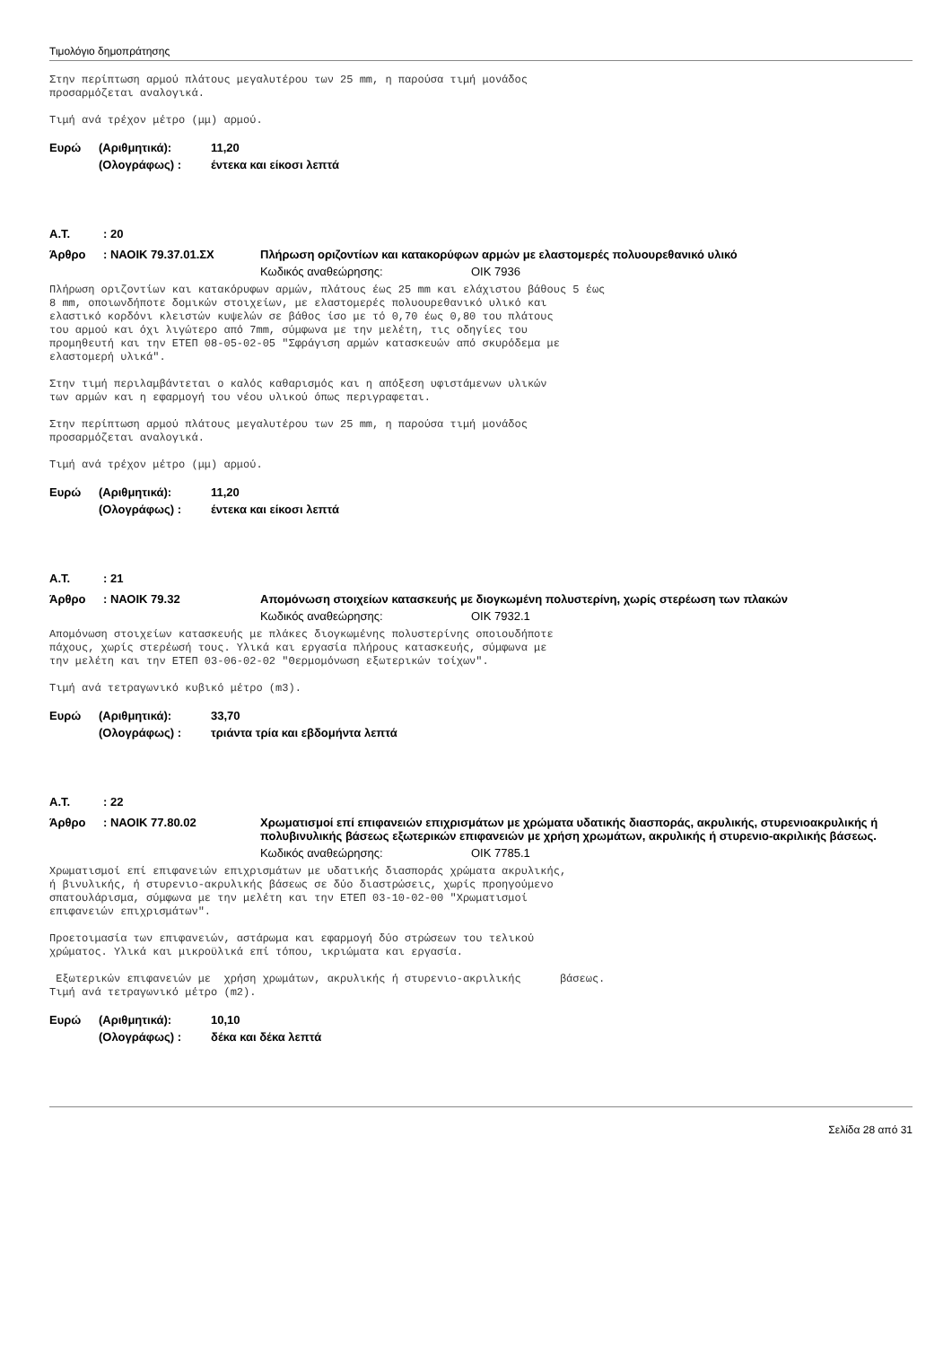Τιμολόγιο δημοπράτησης
Στην περίπτωση αρμού πλάτους μεγαλυτέρου των 25 mm, η παρούσα τιμή μονάδος προσαρμόζεται αναλογικά.
Τιμή ανά τρέχον μέτρο (μμ) αρμού.
Ευρώ (Αριθμητικά): 11,20
(Ολογράφως) : έντεκα και είκοσι λεπτά
Α.Τ.: 20
Άρθρο: ΝΑΟΙΚ 79.37.01.ΣΧ Πλήρωση οριζοντίων και κατακορύφων αρμών με ελαστομερές πολυουρεθανικό υλικό
Κωδικός αναθεώρησης: ΟΙΚ 7936
Πλήρωση οριζοντίων και κατακόρυφων αρμών, πλάτους έως 25 mm και ελάχιστου βάθους 5 έως 8 mm, οποιωνδήποτε δομικών στοιχείων, με ελαστομερές πολυουρεθανικό υλικό και ελαστικό κορδόνι κλειστών κυψελών σε βάθος ίσο με τό 0,70 έως 0,80 του πλάτους του αρμού και όχι λιγώτερο από 7mm, σύμφωνα με την μελέτη, τις οδηγίες του προμηθευτή και την ΕΤΕΠ 08-05-02-05 "Σφράγιση αρμών κατασκευών από σκυρόδεμα με ελαστομερή υλικά".
Στην τιμή περιλαμβάντεται ο καλός καθαρισμός και η απόξεση υφιστάμενων υλικών των αρμών και η εφαρμογή του νέου υλικού όπως περιγραφεται.
Στην περίπτωση αρμού πλάτους μεγαλυτέρου των 25 mm, η παρούσα τιμή μονάδος προσαρμόζεται αναλογικά.
Τιμή ανά τρέχον μέτρο (μμ) αρμού.
Ευρώ (Αριθμητικά): 11,20
(Ολογράφως) : έντεκα και είκοσι λεπτά
Α.Τ.: 21
Άρθρο: ΝΑΟΙΚ 79.32 Απομόνωση στοιχείων κατασκευής με διογκωμένη πολυστερίνη, χωρίς στερέωση των πλακών
Κωδικός αναθεώρησης: ΟΙΚ 7932.1
Απομόνωση στοιχείων κατασκευής με πλάκες διογκωμένης πολυστερίνης οποιουδήποτε πάχους, χωρίς στερέωσή τους. Υλικά και εργασία πλήρους κατασκευής, σύμφωνα με την μελέτη και την ΕΤΕΠ 03-06-02-02 "Θερμομόνωση εξωτερικών τοίχων".
Τιμή ανά τετραγωνικό κυβικό μέτρο (m3).
Ευρώ (Αριθμητικά): 33,70
(Ολογράφως) : τριάντα τρία και εβδομήντα λεπτά
Α.Τ.: 22
Άρθρο: ΝΑΟΙΚ 77.80.02 Χρωματισμοί επί επιφανειών επιχρισμάτων με χρώματα υδατικής διασποράς, ακρυλικής, στυρενιοακρυλικής ή πολυβινυλικής βάσεως εξωτερικών επιφανειών με χρήση χρωμάτων, ακρυλικής ή στυρενιο-ακριλικής βάσεως.
Κωδικός αναθεώρησης: ΟΙΚ 7785.1
Χρωματισμοί επί επιφανειών επιχρισμάτων με υδατικής διασποράς χρώματα ακρυλικής, ή βινυλικής, ή στυρενιο-ακρυλικής βάσεως σε δύο διαστρώσεις, χωρίς προηγούμενο σπατουλάρισμα, σύμφωνα με την μελέτη και την ΕΤΕΠ 03-10-02-00 "Χρωματισμοί επιφανειών επιχρισμάτων".
Προετοιμασία των επιφανειών, αστάρωμα και εφαρμογή δύο στρώσεων του τελικού χρώματος. Υλικά και μικροϋλικά επί τόπου, ικριώματα και εργασία.
Εξωτερικών επιφανειών με χρήση χρωμάτων, ακρυλικής ή στυρενιο-ακριλικής βάσεως. Τιμή ανά τετραγωνικό μέτρο (m2).
Ευρώ (Αριθμητικά): 10,10
(Ολογράφως) : δέκα και δέκα λεπτά
Σελίδα 28 από 31